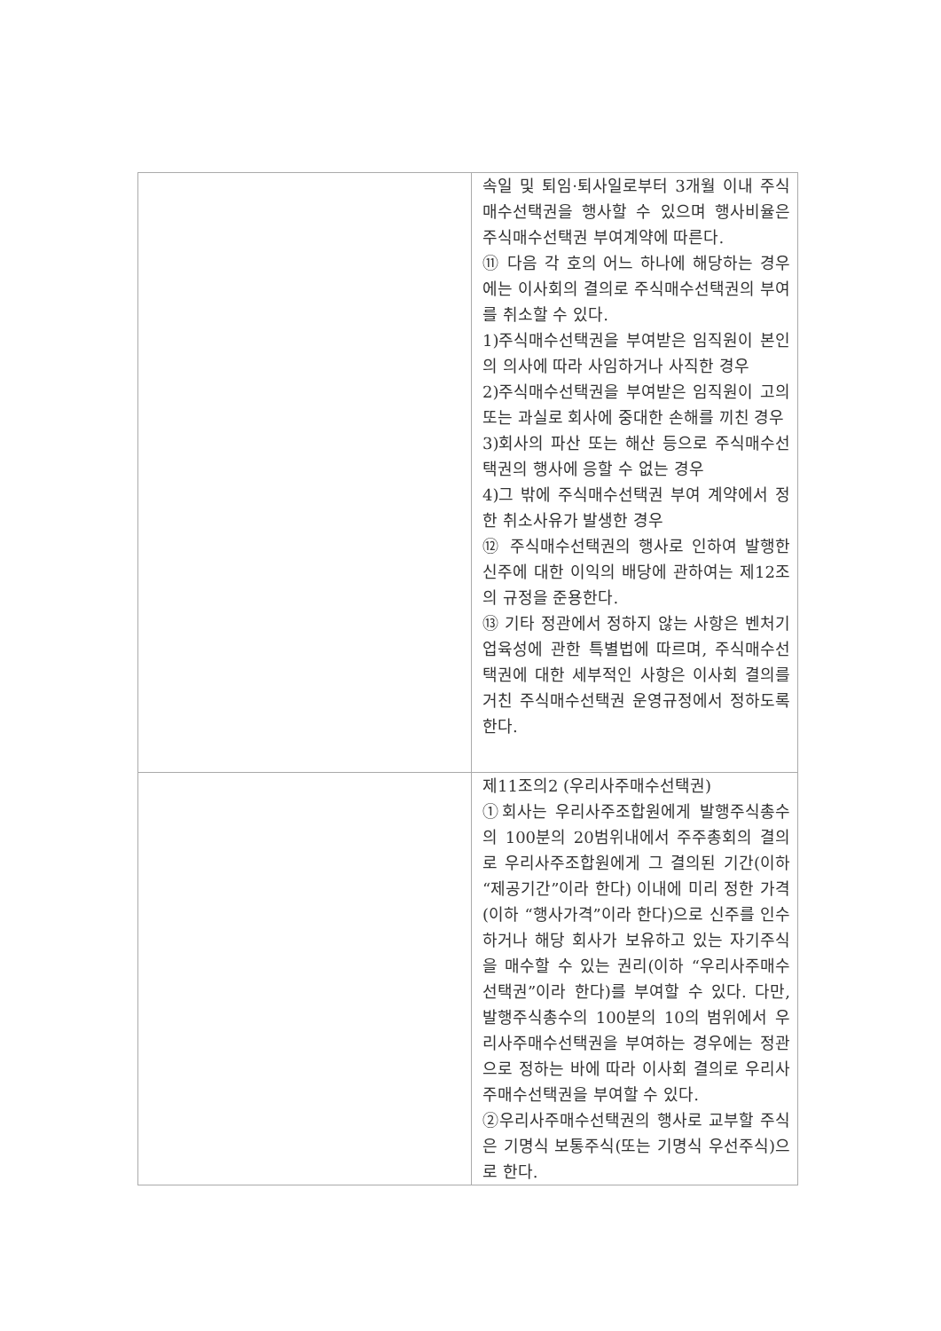| | 속일 및 퇴임·퇴사일로부터 3개월 이내 주식매수선택권을 행사할 수 있으며 행사비율은 주식매수선택권 부여계약에 따른다. ⑪ 다음 각 호의 어느 하나에 해당하는 경우에는 이사회의 결의로 주식매수선택권의 부여를 취소할 수 있다. 1)주식매수선택권을 부여받은 임직원이 본인의 의사에 따라 사임하거나 사직한 경우 2)주식매수선택권을 부여받은 임직원이 고의 또는 과실로 회사에 중대한 손해를 끼친 경우 3)회사의 파산 또는 해산 등으로 주식매수선택권의 행사에 응할 수 없는 경우 4)그 밖에 주식매수선택권 부여 계약에서 정한 취소사유가 발생한 경우 ⑫ 주식매수선택권의 행사로 인하여 발행한 신주에 대한 이익의 배당에 관하여는 제12조의 규정을 준용한다. ⑬ 기타 정관에서 정하지 않는 사항은 벤처기업육성에 관한 특별법에 따르며, 주식매수선택권에 대한 세부적인 사항은 이사회 결의를 거친 주식매수선택권 운영규정에서 정하도록 한다. |
| | 제11조의2 (우리사주매수선택권) ①회사는 우리사주조합원에게 발행주식총수의 100분의 20범위내에서 주주총회의 결의로 우리사주조합원에게 그 결의된 기간(이하 “제공기간”이라 한다) 이내에 미리 정한 가격(이하 “행사가격”이라 한다)으로 신주를 인수하거나 해당 회사가 보유하고 있는 자기주식을 매수할 수 있는 권리(이하 “우리사주매수선택권”이라 한다)를 부여할 수 있다. 다만, 발행주식총수의 100분의 10의 범위에서 우리사주매수선택권을 부여하는 경우에는 정관으로 정하는 바에 따라 이사회 결의로 우리사주매수선택권을 부여할 수 있다. ②우리사주매수선택권의 행사로 교부할 주식은 기명식 보통주식(또는 기명식 우선주식)으로 한다. |